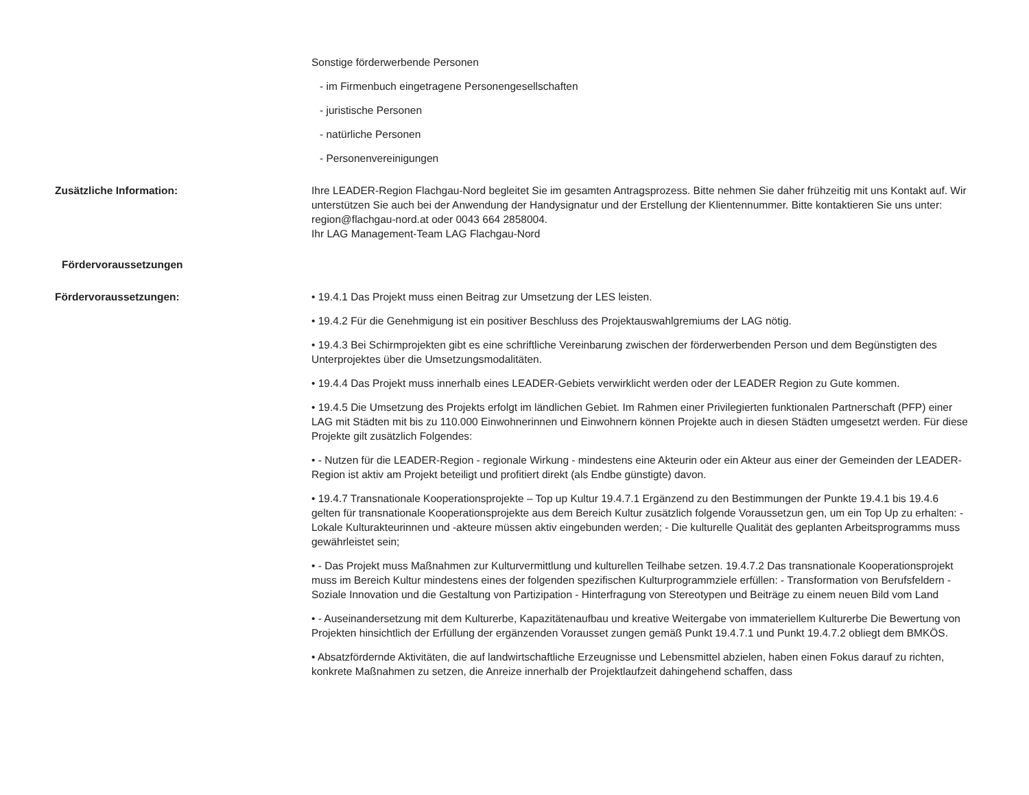Sonstige förderwerbende Personen
- im Firmenbuch eingetragene Personengesellschaften
- juristische Personen
- natürliche Personen
- Personenvereinigungen
Zusätzliche Information: Ihre LEADER-Region Flachgau-Nord begleitet Sie im gesamten Antragsprozess. Bitte nehmen Sie daher frühzeitig mit uns Kontakt auf. Wir unterstützen Sie auch bei der Anwendung der Handysignatur und der Erstellung der Klientennummer. Bitte kontaktieren Sie uns unter: region@flachgau-nord.at oder 0043 664 2858004.
Ihr LAG Management-Team LAG Flachgau-Nord
Fördervoraussetzungen
Fördervoraussetzungen: • 19.4.1 Das Projekt muss einen Beitrag zur Umsetzung der LES leisten.
• 19.4.2 Für die Genehmigung ist ein positiver Beschluss des Projektauswahlgremiums der LAG nötig.
• 19.4.3 Bei Schirmprojekten gibt es eine schriftliche Vereinbarung zwischen der förderwerbenden Person und dem Begünstigten des Unterprojektes über die Umsetzungsmodalitäten.
• 19.4.4 Das Projekt muss innerhalb eines LEADER-Gebiets verwirklicht werden oder der LEADER Region zu Gute kommen.
• 19.4.5 Die Umsetzung des Projekts erfolgt im ländlichen Gebiet. Im Rahmen einer Privilegierten funktionalen Partnerschaft (PFP) einer LAG mit Städten mit bis zu 110.000 Einwohnerinnen und Einwohnern können Projekte auch in diesen Städten umgesetzt werden. Für diese Projekte gilt zusätzlich Folgendes:
• - Nutzen für die LEADER-Region - regionale Wirkung - mindestens eine Akteurin oder ein Akteur aus einer der Gemeinden der LEADER-Region ist aktiv am Projekt beteiligt und profitiert direkt (als Endbe günstigte) davon.
• 19.4.7 Transnationale Kooperationsprojekte – Top up Kultur 19.4.7.1 Ergänzend zu den Bestimmungen der Punkte 19.4.1 bis 19.4.6 gelten für transnationale Kooperationsprojekte aus dem Bereich Kultur zusätzlich folgende Voraussetzun gen, um ein Top Up zu erhalten: - Lokale Kulturakteurinnen und -akteure müssen aktiv eingebunden werden; - Die kulturelle Qualität des geplanten Arbeitsprogramms muss gewährleistet sein;
• - Das Projekt muss Maßnahmen zur Kulturvermittlung und kulturellen Teilhabe setzen. 19.4.7.2 Das transnationale Kooperationsprojekt muss im Bereich Kultur mindestens eines der folgenden spezifischen Kulturprogrammziele erfüllen: - Transformation von Berufsfeldern - Soziale Innovation und die Gestaltung von Partizipation - Hinterfragung von Stereotypen und Beiträge zu einem neuen Bild vom Land
• - Auseinandersetzung mit dem Kulturerbe, Kapazitätenaufbau und kreative Weitergabe von immateriellem Kulturerbe Die Bewertung von Projekten hinsichtlich der Erfüllung der ergänzenden Vorausset zungen gemäß Punkt 19.4.7.1 und Punkt 19.4.7.2 obliegt dem BMKÖS.
• Absatzfördernde Aktivitäten, die auf landwirtschaftliche Erzeugnisse und Lebensmittel abzielen, haben einen Fokus darauf zu richten, konkrete Maßnahmen zu setzen, die Anreize innerhalb der Projektlaufzeit dahingehend schaffen, dass